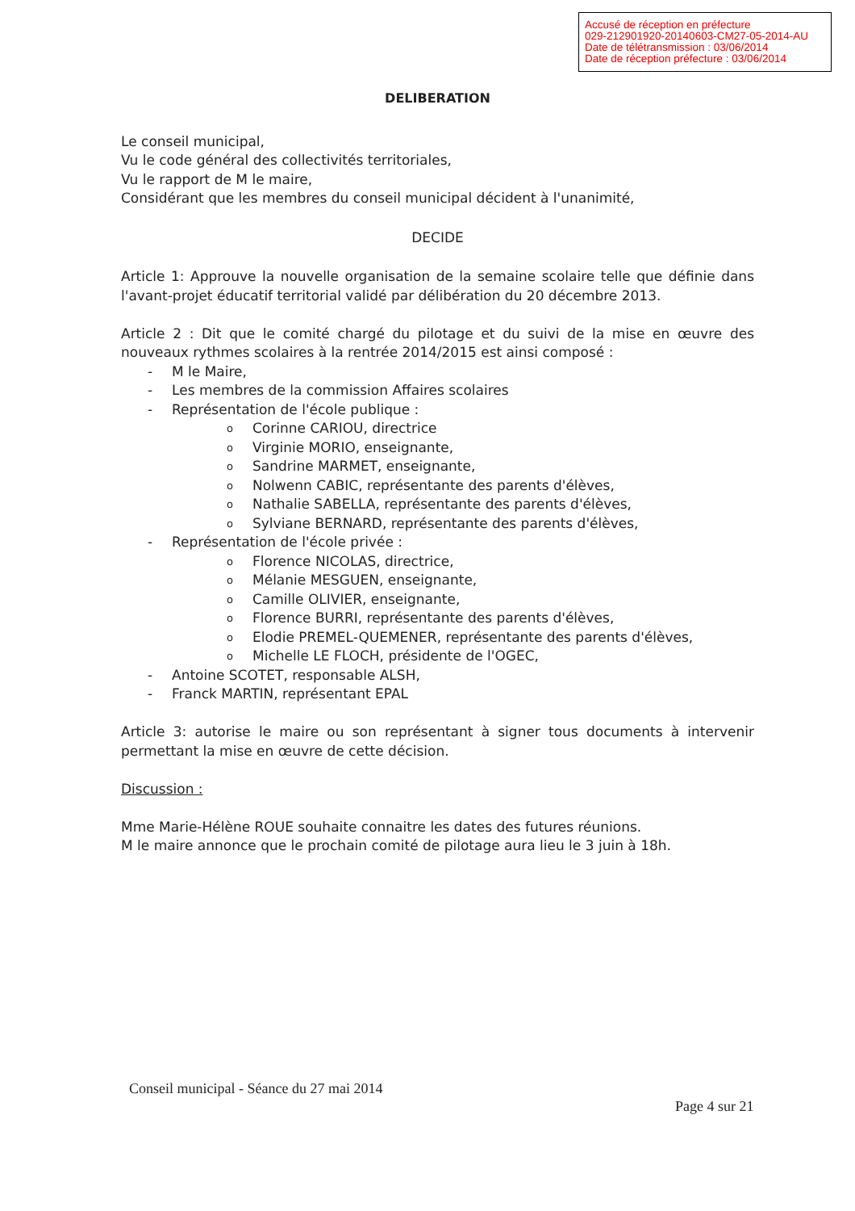Accusé de réception en préfecture
029-212901920-20140603-CM27-05-2014-AU
Date de télétransmission : 03/06/2014
Date de réception préfecture : 03/06/2014
DELIBERATION
Le conseil municipal,
Vu le code général des collectivités territoriales,
Vu le rapport de M le maire,
Considérant que les membres du conseil municipal décident à l'unanimité,
DECIDE
Article 1: Approuve la nouvelle organisation de la semaine scolaire telle que définie dans l'avant-projet éducatif territorial validé par délibération du 20 décembre 2013.
Article 2 : Dit que le comité chargé du pilotage et du suivi de la mise en œuvre des nouveaux rythmes scolaires à la rentrée 2014/2015 est ainsi composé :
- M le Maire,
- Les membres de la commission Affaires scolaires
- Représentation de l'école publique :
o Corinne CARIOU, directrice
o Virginie MORIO, enseignante,
o Sandrine MARMET, enseignante,
o Nolwenn CABIC, représentante des parents d'élèves,
o Nathalie SABELLA, représentante des parents d'élèves,
o Sylviane BERNARD, représentante des parents d'élèves,
- Représentation de l'école privée :
o Florence NICOLAS, directrice,
o Mélanie MESGUEN, enseignante,
o Camille OLIVIER, enseignante,
o Florence BURRI, représentante des parents d'élèves,
o Elodie PREMEL-QUEMENER, représentante des parents d'élèves,
o Michelle LE FLOCH, présidente de l'OGEC,
- Antoine SCOTET, responsable ALSH,
- Franck MARTIN, représentant EPAL
Article 3: autorise le maire ou son représentant à signer tous documents à intervenir permettant la mise en œuvre de cette décision.
Discussion :
Mme Marie-Hélène ROUE souhaite connaitre les dates des futures réunions.
M le maire annonce que le prochain comité de pilotage aura lieu le 3 juin à 18h.
Conseil municipal - Séance du 27 mai 2014
Page 4 sur 21